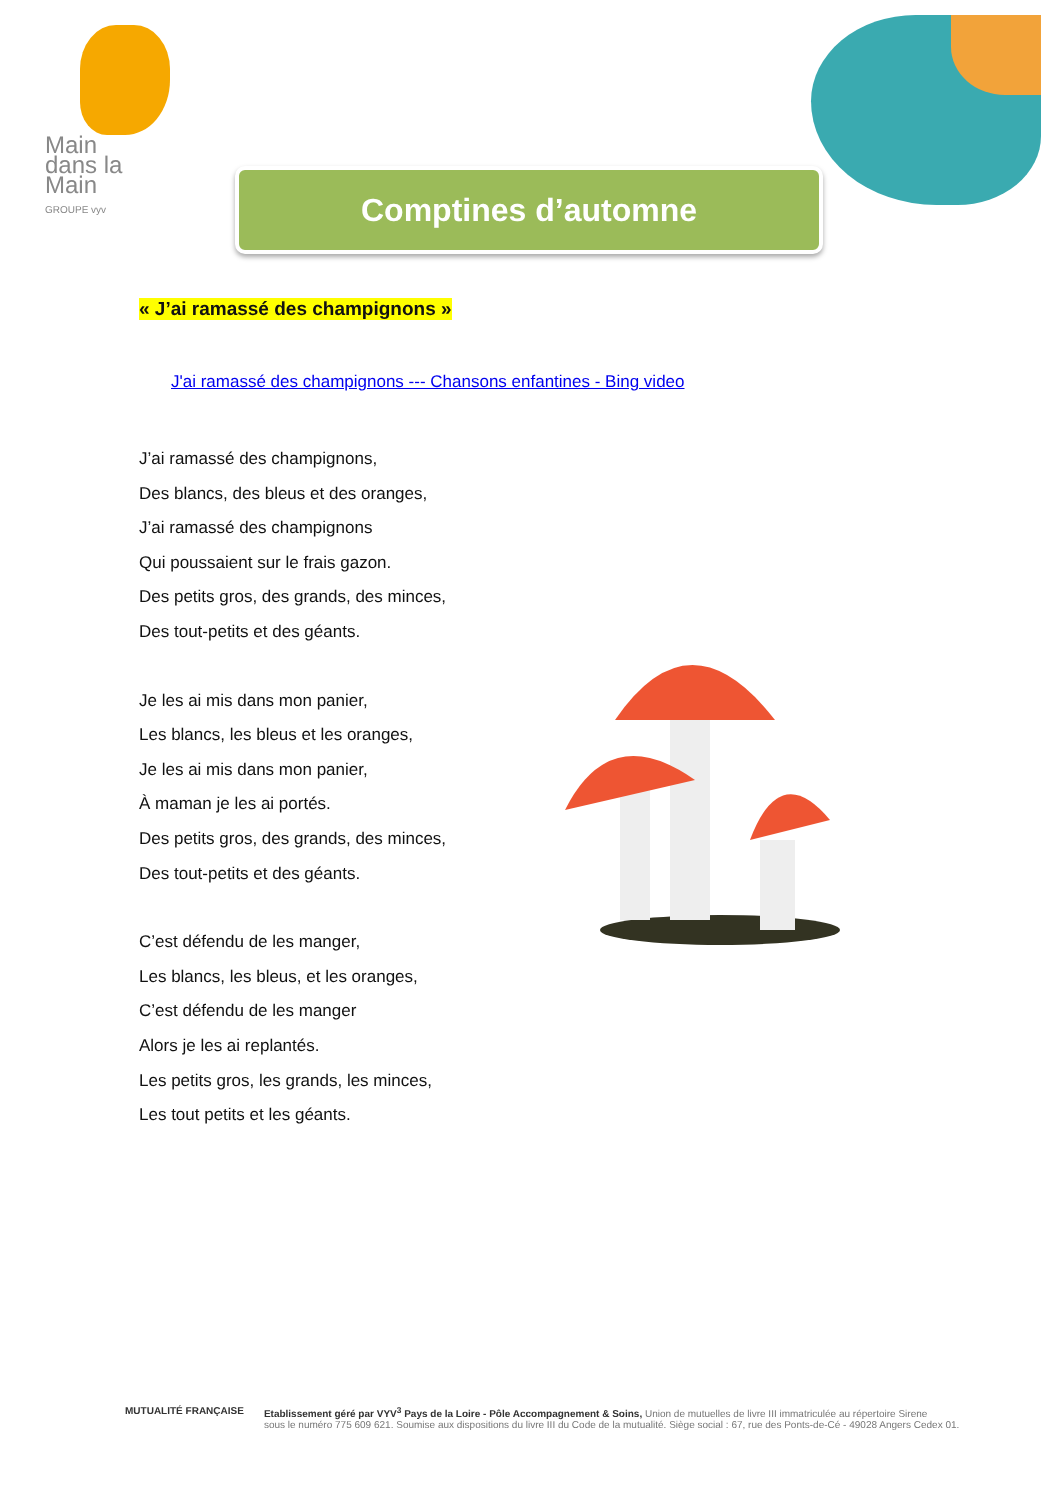Main
dans la
Main
GROUPE vyv
Comptines d’automne
« J’ai ramassé des champignons »
J'ai ramassé des champignons --- Chansons enfantines - Bing video
J’ai ramassé des champignons,
Des blancs, des bleus et des oranges,
J’ai ramassé des champignons
Qui poussaient sur le frais gazon.
Des petits gros, des grands, des minces,
Des tout-petits et des géants.
Je les ai mis dans mon panier,
Les blancs, les bleus et les oranges,
Je les ai mis dans mon panier,
À maman je les ai portés.
Des petits gros, des grands, des minces,
Des tout-petits et des géants.
C’est défendu de les manger,
Les blancs, les bleus, et les oranges,
C’est défendu de les manger
Alors je les ai replantés.
Les petits gros, les grands, les minces,
Les tout petits et les géants.
MUTUALITÉ FRANÇAISE Etablissement géré par VYV<sup>3</sup> Pays de la Loire - Pôle Accompagnement & Soins, Union de mutuelles de livre III immatriculée au répertoire Sirene
sous le numéro 775 609 621. Soumise aux dispositions du livre III du Code de la mutualité. Siège social : 67, rue des Ponts-de-Cé - 49028 Angers Cedex 01.